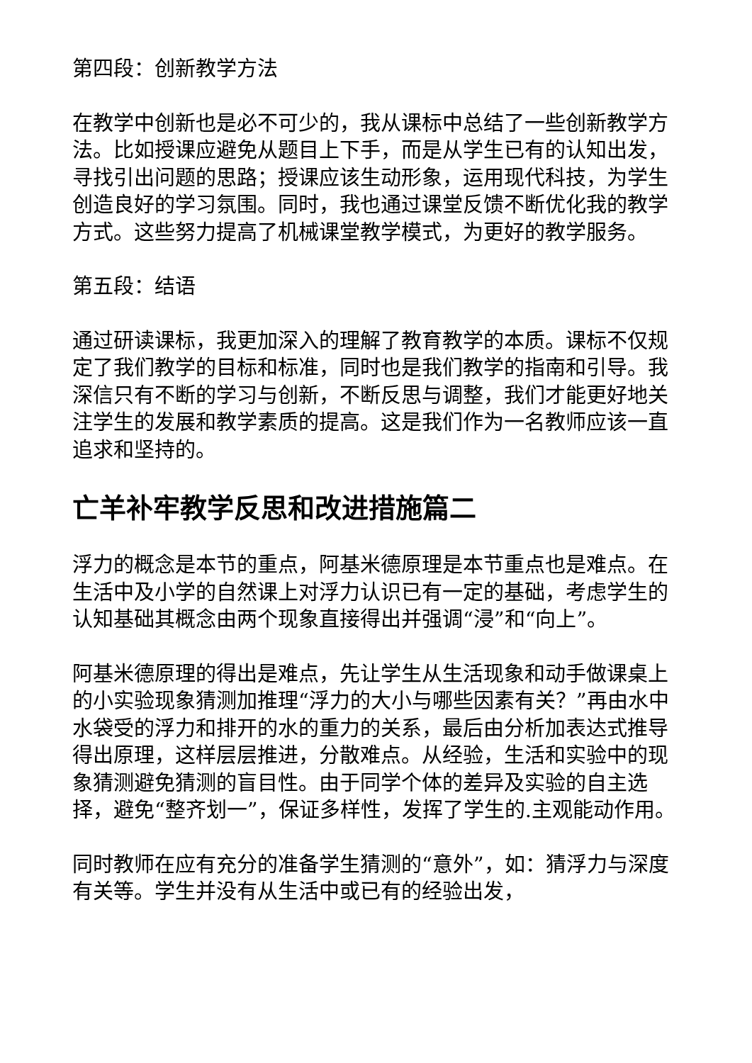第四段：创新教学方法
在教学中创新也是必不可少的，我从课标中总结了一些创新教学方法。比如授课应避免从题目上下手，而是从学生已有的认知出发，寻找引出问题的思路；授课应该生动形象，运用现代科技，为学生创造良好的学习氛围。同时，我也通过课堂反馈不断优化我的教学方式。这些努力提高了机械课堂教学模式，为更好的教学服务。
第五段：结语
通过研读课标，我更加深入的理解了教育教学的本质。课标不仅规定了我们教学的目标和标准，同时也是我们教学的指南和引导。我深信只有不断的学习与创新，不断反思与调整，我们才能更好地关注学生的发展和教学素质的提高。这是我们作为一名教师应该一直追求和坚持的。
亡羊补牢教学反思和改进措施篇二
浮力的概念是本节的重点，阿基米德原理是本节重点也是难点。在生活中及小学的自然课上对浮力认识已有一定的基础，考虑学生的认知基础其概念由两个现象直接得出并强调“浸”和“向上”。
阿基米德原理的得出是难点，先让学生从生活现象和动手做课桌上的小实验现象猜测加推理“浮力的大小与哪些因素有关？”再由水中水袋受的浮力和排开的水的重力的关系，最后由分析加表达式推导得出原理，这样层层推进，分散难点。从经验，生活和实验中的现象猜测避免猜测的盲目性。由于同学个体的差异及实验的自主选择，避免“整齐划一”，保证多样性，发挥了学生的.主观能动作用。
同时教师在应有充分的准备学生猜测的“意外”，如：猜浮力与深度有关等。学生并没有从生活中或已有的经验出发，